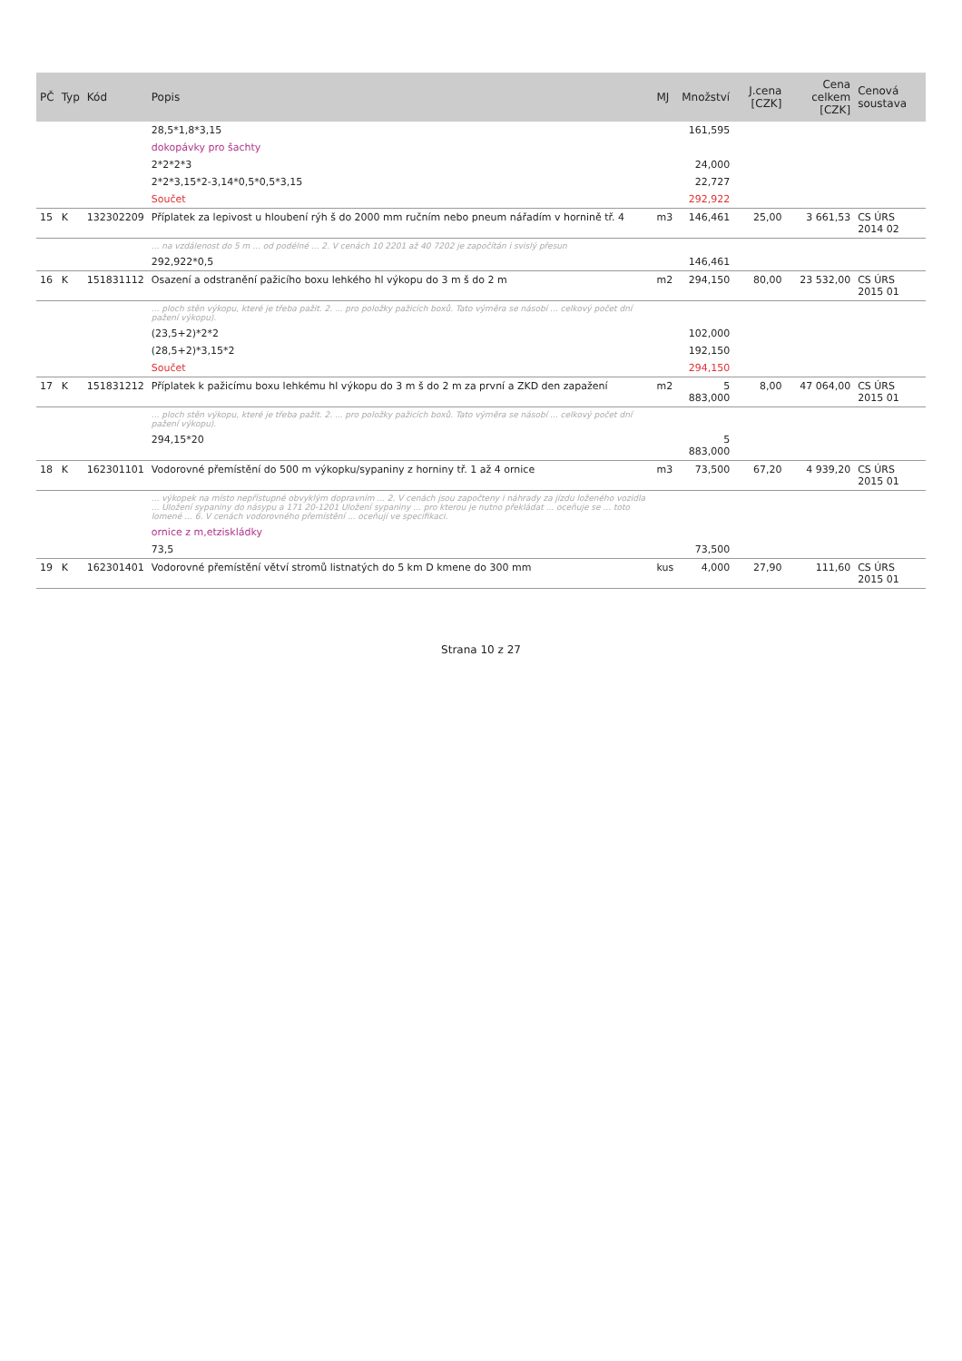| PČ | Typ | Kód | Popis | MJ | Množství | J.cena [CZK] | Cena celkem [CZK] | Cenová soustava |
| --- | --- | --- | --- | --- | --- | --- | --- | --- |
| | | | 28,5*1,8*3,15 | | 161,595 | | | |
| | | | dokopávky pro šachty | | | | | |
| | | | 2*2*2*3 | | 24,000 | | | |
| | | | 2*2*3,15*2-3,14*0,5*0,5*3,15 | | 22,727 | | | |
| | | | Součet | | 292,922 | | | |
| 15 | K | 132302209 | Příplatek za lepivost u hloubení rýh š do 2000 mm ručním nebo pneum nářadím v hornině tř. 4 | m3 | 146,461 | 25,00 | 3 661,53 | CS ÚRS 2014 02 |
| | | | ... na vzdálenost do 5 m ... od podélné ... 2. V cenách 10 2201 až 40 7202 je započítán i svislý přesun | | | | | |
| | | | 292,922*0,5 | | 146,461 | | | |
| 16 | K | 151831112 | Osazení a odstranění pažicího boxu lehkého hl výkopu do 3 m š do 2 m | m2 | 294,150 | 80,00 | 23 532,00 | CS ÚRS 2015 01 |
| | | | ... ploch stěn výkopu, které je třeba pažit. 2. ... pro položky pažicích boxů. Tato výměra se násobí ... celkový počet dní pažení výkopu). | | | | | |
| | | | (23,5+2)*2*2 | | 102,000 | | | |
| | | | (28,5+2)*3,15*2 | | 192,150 | | | |
| | | | Součet | | 294,150 | | | |
| 17 | K | 151831212 | Příplatek k pažicímu boxu lehkému hl výkopu do 3 m š do 2 m za první a ZKD den zapažení | m2 | 5 883,000 | 8,00 | 47 064,00 | CS ÚRS 2015 01 |
| | | | ... ploch stěn výkopu, které je třeba pažit. 2. ... pro položky pažicích boxů. Tato výměra se násobí ... celkový počet dní pažení výkopu). | | | | | |
| | | | 294,15*20 | | 5 883,000 | | | |
| 18 | K | 162301101 | Vodorovné přemístění do 500 m výkopku/sypaniny z horniny tř. 1 až 4 ornice | m3 | 73,500 | 67,20 | 4 939,20 | CS ÚRS 2015 01 |
| | | | ... výkopek na místo nepřístupné obvyklým dopravním ... 2. V cenách jsou započteny i náhrady za jízdu loženého vozidla ... Uložení sypaniny do násypu a 171 20-1201 Uložení sypaniny ... pro kterou je nutno překládat ... oceňuje se ... toto lomené ... 6. V cenách vodorovného přemístění ... oceňují ve specifikaci. | | | | | |
| | | | ornice z m,etziskládky | | | | | |
| | | | 73,5 | | 73,500 | | | |
| 19 | K | 162301401 | Vodorovné přemístění větví stromů listnatých do 5 km D kmene do 300 mm | kus | 4,000 | 27,90 | 111,60 | CS ÚRS 2015 01 |
Strana 10 z 27